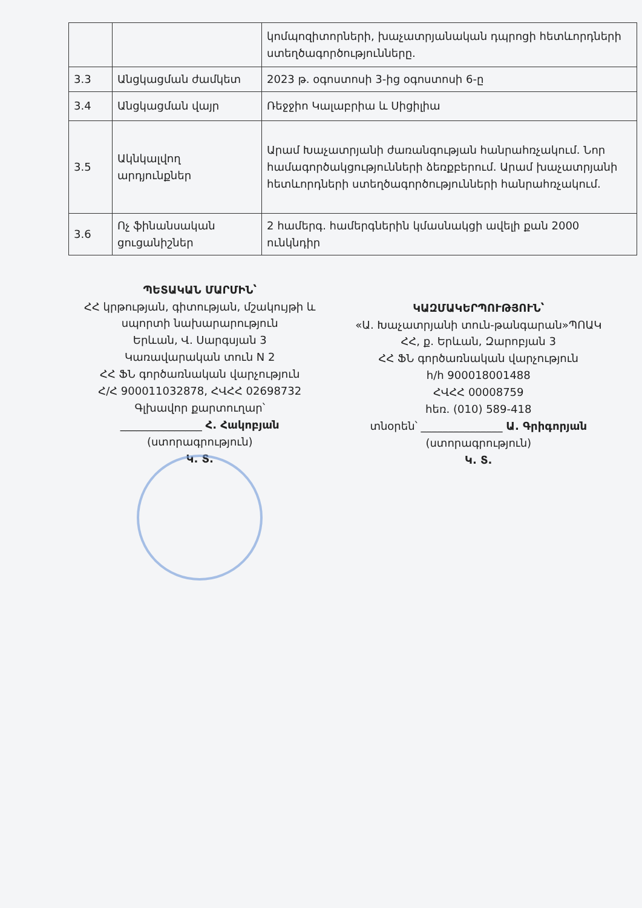| | | կոմպոզիտորների, խաչատրյանական դպրոցի հետևորդների ստեղծագործությունները. |
| 3.3 | Անցկացման ժամկետ | 2023 թ. օգոստոսի 3-ից օգոստոսի 6-ը |
| 3.4 | Անցկացման վայր | Ռեջջիո Կալաբրիա և Սիցիլիա |
| 3.5 | Ակնկալվող արդյունքներ | Արամ Խաչատրյանի ժառանգության հանրահռչակում. Նոր համագործակցությունների ձեռքբերում. Արամ խաչատրյանի հետևորդների ստեղծագործությունների հանրահռչակում. |
| 3.6 | Ոչ ֆինանսական ցուցանիշներ | 2 համերգ. համերգներին կմասնակցի ավելի քան 2000 ունկնդիր |
ՊԵՏԱԿԱՆ ՄԱՐՄԻՆ՝
ՀՀ կրթության, գիտության, մշակույթի և սպորտի նախարարություն
Երևան, Վ. Սարգսյան 3
Կառավարական տուն N 2
ՀՀ ՖՆ գործառնական վարչություն
Հ/Հ 900011032878, ՀՎՀՀ 02698732
Գլխավոր քարտուղար՝
_______________ Հ. Հակոբյան
(ստորագրություն)
Կ. Տ.
ԿԱԶՄԱԿԵՐՊՈՒԹՅՈՒՆ՝
«Ա. Խաչատրյանի տուն-թանգարան»ՊՈԱԿ
ՀՀ, ք. Երևան, Զարոբյան 3
ՀՀ ՖՆ գործառնական վարչություն
հ/հ 900018001488
ՀՎՀՀ 00008759
հեռ. (010) 589-418
տնօրեն՝ _______________ Ա. Գրիգորյան
(ստորագրություն)
Կ. Տ.